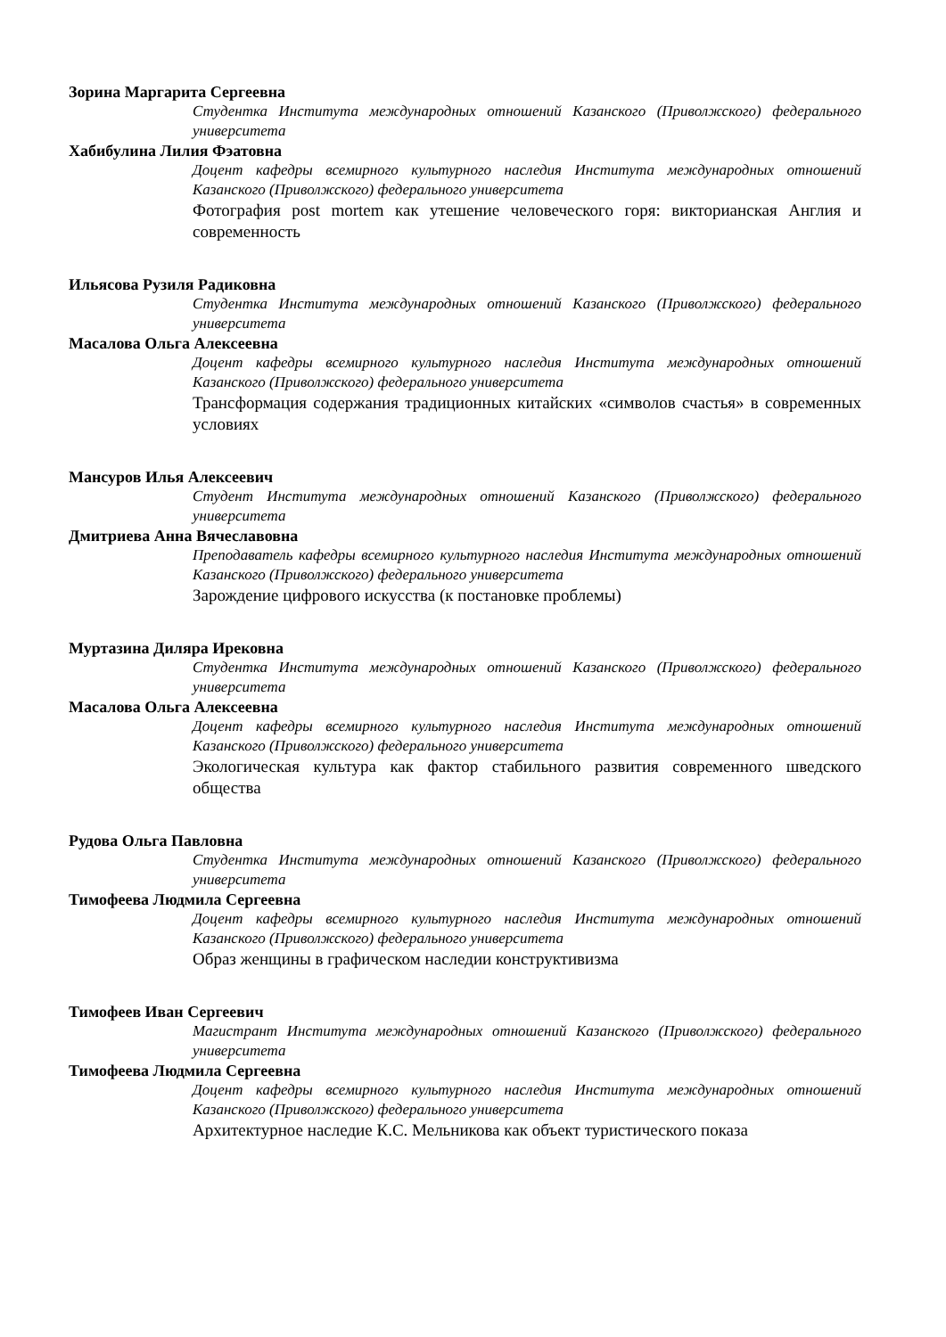Зорина Маргарита Сергеевна
Студентка Института международных отношений Казанского (Приволжского) федерального университета
Хабибулина Лилия Фэатовна
Доцент кафедры всемирного культурного наследия Института международных отношений Казанского (Приволжского) федерального университета
Фотография post mortem как утешение человеческого горя: викторианская Англия и современность
Ильясова Рузиля Радиковна
Студентка Института международных отношений Казанского (Приволжского) федерального университета
Масалова Ольга Алексеевна
Доцент кафедры всемирного культурного наследия Института международных отношений Казанского (Приволжского) федерального университета
Трансформация содержания традиционных китайских «символов счастья» в современных условиях
Мансуров Илья Алексеевич
Студент Института международных отношений Казанского (Приволжского) федерального университета
Дмитриева Анна Вячеславовна
Преподаватель кафедры всемирного культурного наследия Института международных отношений Казанского (Приволжского) федерального университета
Зарождение цифрового искусства (к постановке проблемы)
Муртазина Диляра Ирековна
Студентка Института международных отношений Казанского (Приволжского) федерального университета
Масалова Ольга Алексеевна
Доцент кафедры всемирного культурного наследия Института международных отношений Казанского (Приволжского) федерального университета
Экологическая культура как фактор стабильного развития современного шведского общества
Рудова Ольга Павловна
Студентка Института международных отношений Казанского (Приволжского) федерального университета
Тимофеева Людмила Сергеевна
Доцент кафедры всемирного культурного наследия Института международных отношений Казанского (Приволжского) федерального университета
Образ женщины в графическом наследии конструктивизма
Тимофеев Иван Сергеевич
Магистрант Института международных отношений Казанского (Приволжского) федерального университета
Тимофеева Людмила Сергеевна
Доцент кафедры всемирного культурного наследия Института международных отношений Казанского (Приволжского) федерального университета
Архитектурное наследие К.С. Мельникова как объект туристического показа